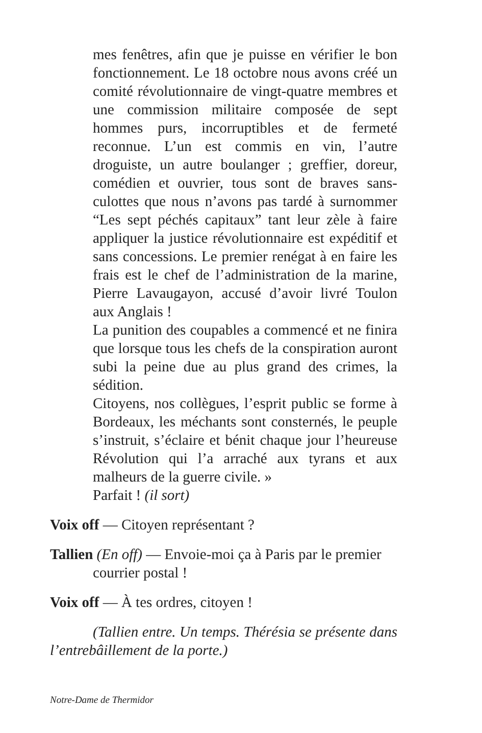mes fenêtres, afin que je puisse en vérifier le bon fonctionnement. Le 18 octobre nous avons créé un comité révolutionnaire de vingt-quatre membres et une commission militaire composée de sept hommes purs, incorruptibles et de fermeté reconnue. L’un est commis en vin, l’autre droguiste, un autre boulanger ; greffier, doreur, comédien et ouvrier, tous sont de braves sans-culottes que nous n’avons pas tardé à surnommer “Les sept péchés capitaux” tant leur zèle à faire appliquer la justice révolutionnaire est expéditif et sans concessions. Le premier renégat à en faire les frais est le chef de l’administration de la marine, Pierre Lavaugayon, accusé d’avoir livré Toulon aux Anglais !
La punition des coupables a commencé et ne finira que lorsque tous les chefs de la conspiration auront subi la peine due au plus grand des crimes, la sédition.
Citoyens, nos collègues, l’esprit public se forme à Bordeaux, les méchants sont consternés, le peuple s’instruit, s’éclaire et bénit chaque jour l’heureuse Révolution qui l’a arraché aux tyrans et aux malheurs de la guerre civile. »
Parfait ! (il sort)
Voix off — Citoyen représentant ?
Tallien (En off) — Envoie-moi ça à Paris par le premier courrier postal !
Voix off — À tes ordres, citoyen !
(Tallien entre. Un temps. Thérésia se présente dans l’entrebâillement de la porte.)
Notre-Dame de Thermidor